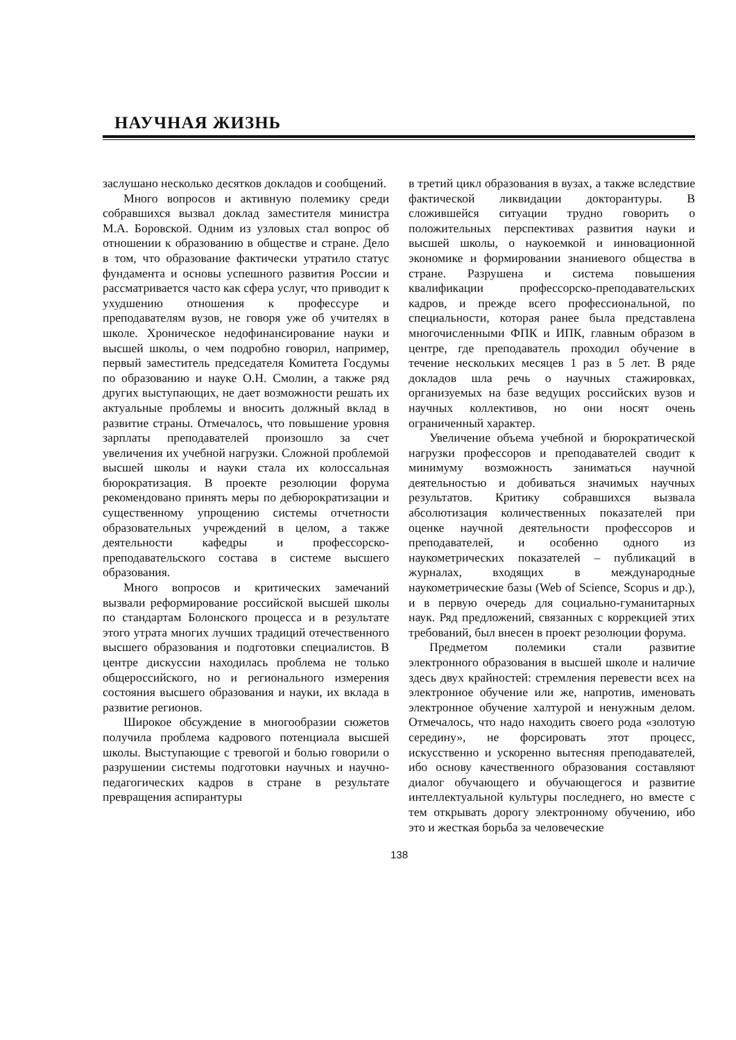НАУЧНАЯ ЖИЗНЬ
заслушано несколько десятков докладов и сообщений.
Много вопросов и активную полемику среди собравшихся вызвал доклад заместителя министра М.А. Боровской. Одним из узловых стал вопрос об отношении к образованию в обществе и стране. Дело в том, что образование фактически утратило статус фундамента и основы успешного развития России и рассматривается часто как сфера услуг, что приводит к ухудшению отношения к профессуре и преподавателям вузов, не говоря уже об учителях в школе. Хроническое недофинансирование науки и высшей школы, о чем подробно говорил, например, первый заместитель председателя Комитета Госдумы по образованию и науке О.Н. Смолин, а также ряд других выступающих, не дает возможности решать их актуальные проблемы и вносить должный вклад в развитие страны. Отмечалось, что повышение уровня зарплаты преподавателей произошло за счет увеличения их учебной нагрузки. Сложной проблемой высшей школы и науки стала их колоссальная бюрократизация. В проекте резолюции форума рекомендовано принять меры по дебюрократизации и существенному упрощению системы отчетности образовательных учреждений в целом, а также деятельности кафедры и профессорско-преподавательского состава в системе высшего образования.
Много вопросов и критических замечаний вызвали реформирование российской высшей школы по стандартам Болонского процесса и в результате этого утрата многих лучших традиций отечественного высшего образования и подготовки специалистов. В центре дискуссии находилась проблема не только общероссийского, но и регионального измерения состояния высшего образования и науки, их вклада в развитие регионов.
Широкое обсуждение в многообразии сюжетов получила проблема кадрового потенциала высшей школы. Выступающие с тревогой и болью говорили о разрушении системы подготовки научных и научно-педагогических кадров в стране в результате превращения аспирантуры
в третий цикл образования в вузах, а также вследствие фактической ликвидации докторантуры. В сложившейся ситуации трудно говорить о положительных перспективах развития науки и высшей школы, о наукоемкой и инновационной экономике и формировании знаниевого общества в стране. Разрушена и система повышения квалификации профессорско-преподавательских кадров, и прежде всего профессиональной, по специальности, которая ранее была представлена многочисленными ФПК и ИПК, главным образом в центре, где преподаватель проходил обучение в течение нескольких месяцев 1 раз в 5 лет. В ряде докладов шла речь о научных стажировках, организуемых на базе ведущих российских вузов и научных коллективов, но они носят очень ограниченный характер.
Увеличение объема учебной и бюрократической нагрузки профессоров и преподавателей сводит к минимуму возможность заниматься научной деятельностью и добиваться значимых научных результатов. Критику собравшихся вызвала абсолютизация количественных показателей при оценке научной деятельности профессоров и преподавателей, и особенно одного из наукометрических показателей – публикаций в журналах, входящих в международные наукометрические базы (Web of Science, Scopus и др.), и в первую очередь для социально-гуманитарных наук. Ряд предложений, связанных с коррекцией этих требований, был внесен в проект резолюции форума.
Предметом полемики стали развитие электронного образования в высшей школе и наличие здесь двух крайностей: стремления перевести всех на электронное обучение или же, напротив, именовать электронное обучение халтурой и ненужным делом. Отмечалось, что надо находить своего рода «золотую середину», не форсировать этот процесс, искусственно и ускоренно вытесняя преподавателей, ибо основу качественного образования составляют диалог обучающего и обучающегося и развитие интеллектуальной культуры последнего, но вместе с тем открывать дорогу электронному обучению, ибо это и жесткая борьба за человеческие
138